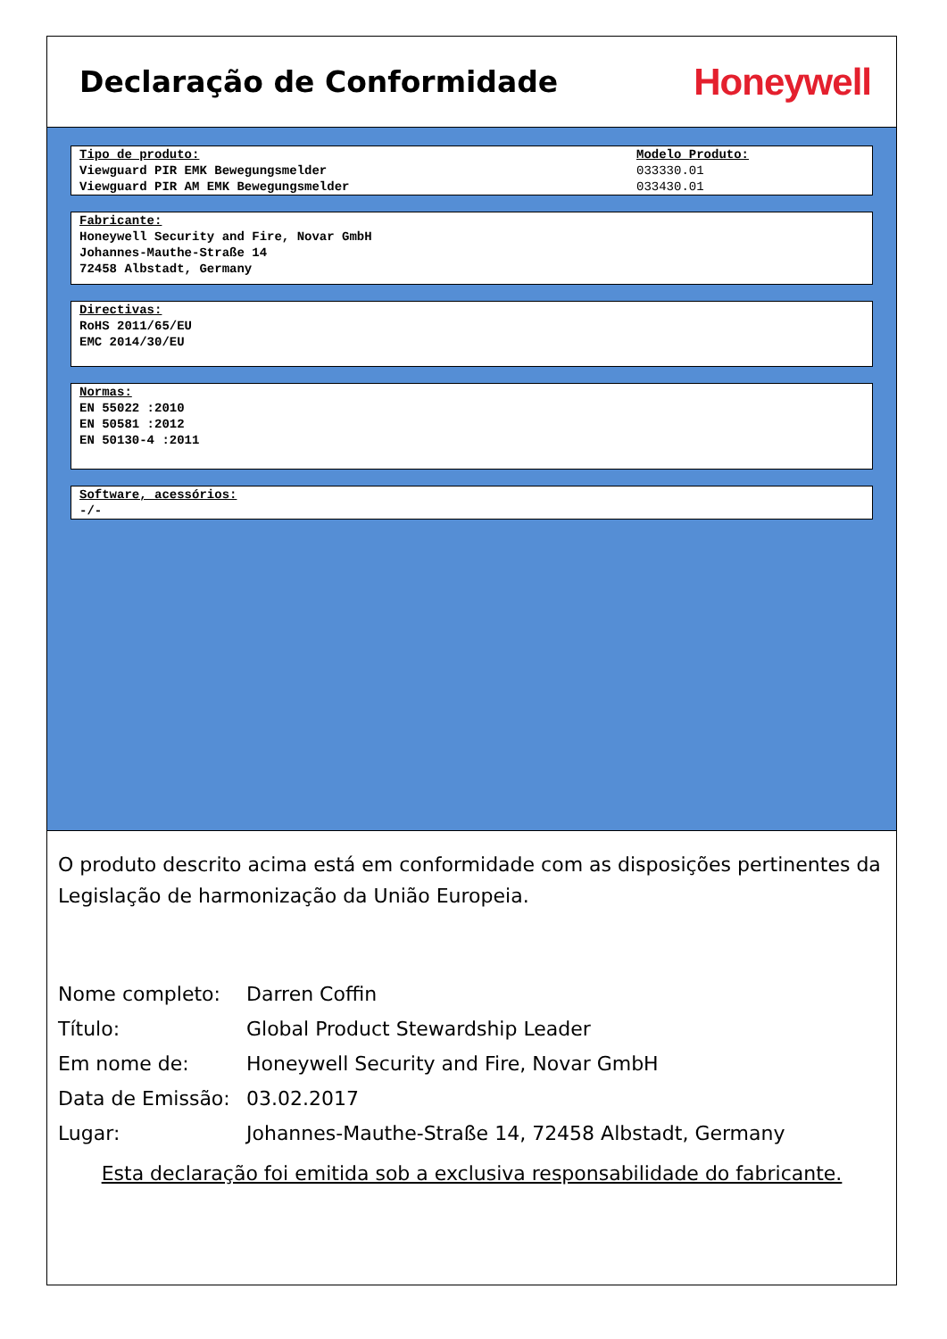Declaração de Conformidade
Honeywell
Tipo de produto:
Viewguard PIR EMK Bewegungsmelder
Viewguard PIR AM EMK Bewegungsmelder
Modelo Produto:
033330.01
033430.01
Fabricante:
Honeywell Security and Fire, Novar GmbH
Johannes-Mauthe-Straße 14
72458 Albstadt, Germany
Directivas:
RoHS 2011/65/EU
EMC 2014/30/EU
Normas:
EN 55022 :2010
EN 50581 :2012
EN 50130-4 :2011
Software, acessórios:
-/-
O produto descrito acima está em conformidade com as disposições pertinentes da Legislação de harmonização da União Europeia.
Nome completo: Darren Coffin
Título: Global Product Stewardship Leader
Em nome de: Honeywell Security and Fire, Novar GmbH
Data de Emissão: 03.02.2017
Lugar: Johannes-Mauthe-Straße 14, 72458 Albstadt, Germany
Esta declaração foi emitida sob a exclusiva responsabilidade do fabricante.